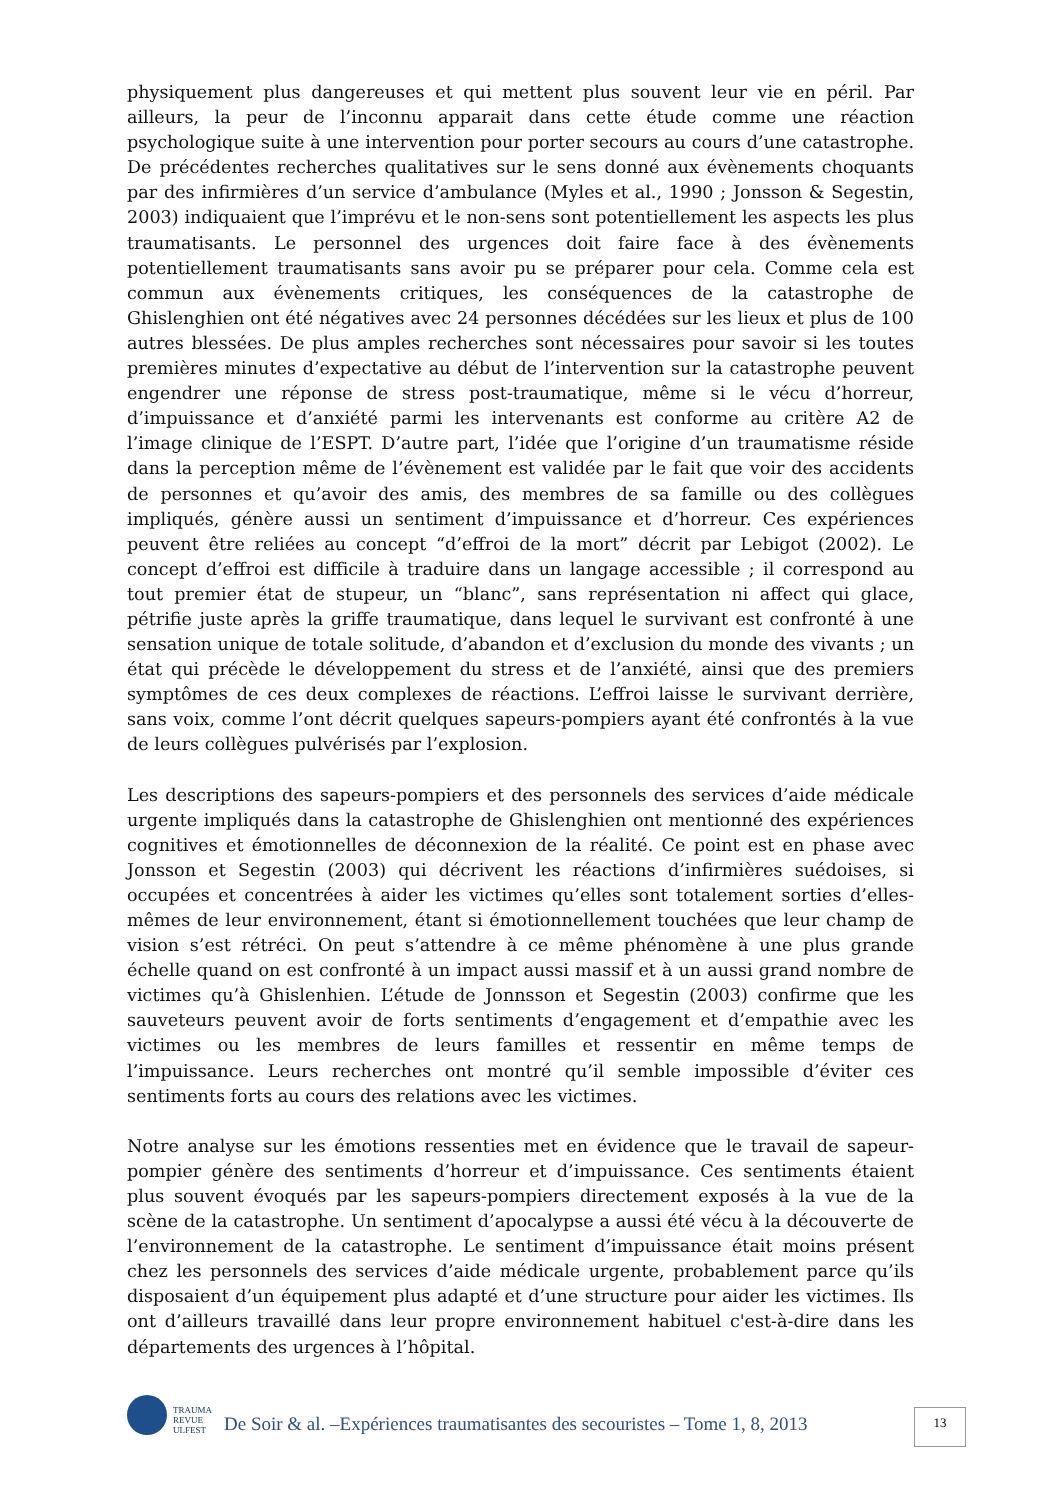physiquement plus dangereuses et qui mettent plus souvent leur vie en péril. Par ailleurs, la peur de l’inconnu apparait dans cette étude comme une réaction psychologique suite à une intervention pour porter secours au cours d’une catastrophe. De précédentes recherches qualitatives sur le sens donné aux évènements choquants par des infirmières d’un service d’ambulance (Myles et al., 1990 ; Jonsson & Segestin, 2003) indiquaient que l’imprévu et le non-sens sont potentiellement les aspects les plus traumatisants. Le personnel des urgences doit faire face à des évènements potentiellement traumatisants sans avoir pu se préparer pour cela. Comme cela est commun aux évènements critiques, les conséquences de la catastrophe de Ghislenghien ont été négatives avec 24 personnes décédées sur les lieux et plus de 100 autres blessées. De plus amples recherches sont nécessaires pour savoir si les toutes premières minutes d’expectative au début de l’intervention sur la catastrophe peuvent engendrer une réponse de stress post-traumatique, même si le vécu d’horreur, d’impuissance et d’anxiété parmi les intervenants est conforme au critère A2 de l’image clinique de l’ESPT. D’autre part, l’idée que l’origine d’un traumatisme réside dans la perception même de l’évènement est validée par le fait que voir des accidents de personnes et qu’avoir des amis, des membres de sa famille ou des collègues impliqués, génère aussi un sentiment d’impuissance et d’horreur. Ces expériences peuvent être reliées au concept “d’effroi de la mort” décrit par Lebigot (2002). Le concept d’effroi est difficile à traduire dans un langage accessible ; il correspond au tout premier état de stupeur, un “blanc”, sans représentation ni affect qui glace, pétrifie juste après la griffe traumatique, dans lequel le survivant est confronté à une sensation unique de totale solitude, d’abandon et d’exclusion du monde des vivants ; un état qui précède le développement du stress et de l’anxiété, ainsi que des premiers symptômes de ces deux complexes de réactions. L’effroi laisse le survivant derrière, sans voix, comme l’ont décrit quelques sapeurs-pompiers ayant été confrontés à la vue de leurs collègues pulvérisés par l’explosion.
Les descriptions des sapeurs-pompiers et des personnels des services d’aide médicale urgente impliqués dans la catastrophe de Ghislenghien ont mentionné des expériences cognitives et émotionnelles de déconnexion de la réalité. Ce point est en phase avec Jonsson et Segestin (2003) qui décrivent les réactions d’infirmières suédoises, si occupées et concentrées à aider les victimes qu’elles sont totalement sorties d’elles-mêmes de leur environnement, étant si émotionnellement touchées que leur champ de vision s’est rétréci. On peut s’attendre à ce même phénomène à une plus grande échelle quand on est confronté à un impact aussi massif et à un aussi grand nombre de victimes qu’à Ghislenhien. L’étude de Jonnsson et Segestin (2003) confirme que les sauveteurs peuvent avoir de forts sentiments d’engagement et d’empathie avec les victimes ou les membres de leurs familles et ressentir en même temps de l’impuissance. Leurs recherches ont montré qu’il semble impossible d’éviter ces sentiments forts au cours des relations avec les victimes.
Notre analyse sur les émotions ressenties met en évidence que le travail de sapeur-pompier génère des sentiments d’horreur et d’impuissance. Ces sentiments étaient plus souvent évoqués par les sapeurs-pompiers directement exposés à la vue de la scène de la catastrophe. Un sentiment d’apocalypse a aussi été vécu à la découverte de l’environnement de la catastrophe. Le sentiment d’impuissance était moins présent chez les personnels des services d’aide médicale urgente, probablement parce qu’ils disposaient d’un équipement plus adapté et d’une structure pour aider les victimes. Ils ont d’ailleurs travaillé dans leur propre environnement habituel c'est-à-dire dans les départements des urgences à l’hôpital.
TRAUMA
REVUE
ULFEST
De Soir & al. –Expériences traumatisantes des secouristes – Tome 1, 8, 2013
13